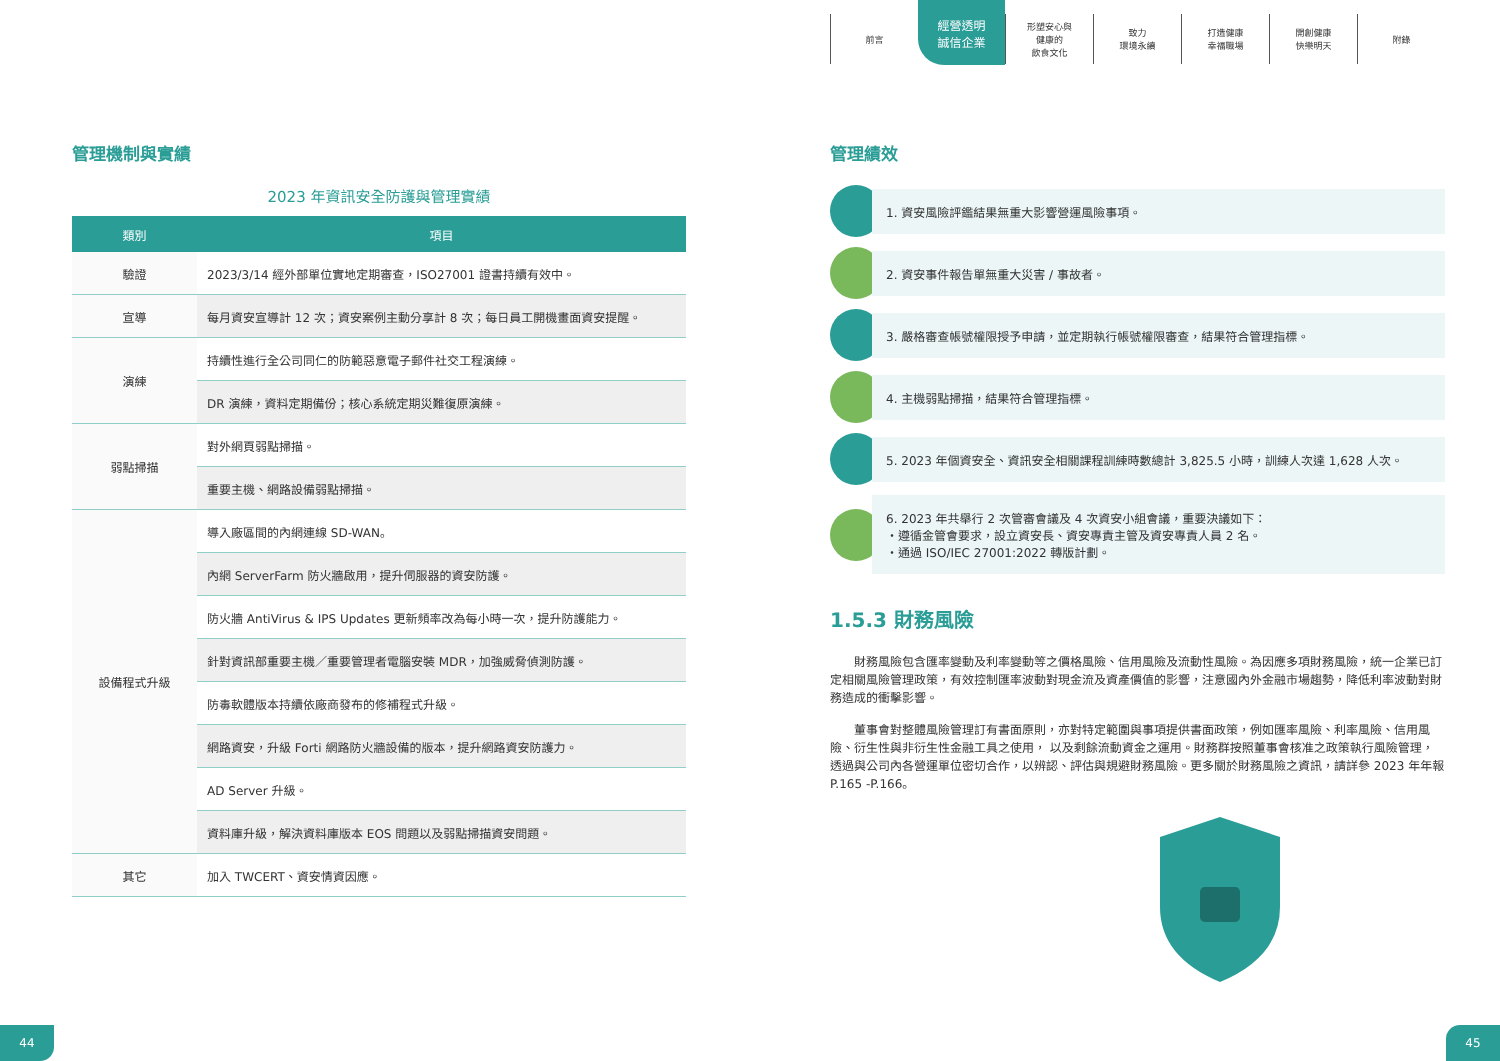前言
經營透明
誠信企業
形塑安心與
健康的
飲食文化
致力
環境永續
打造健康
幸福職場
開創健康
快樂明天
附錄
管理機制與實績
2023 年資訊安全防護與管理實績
| 類別 | 項目 |
| --- | --- |
| 驗證 | 2023/3/14 經外部單位實地定期審查，ISO27001 證書持續有效中。 |
| 宣導 | 每月資安宣導計 12 次；資安案例主動分享計 8 次；每日員工開機畫面資安提醒。 |
| 演練 | 持續性進行全公司同仁的防範惡意電子郵件社交工程演練。 |
| | DR 演練，資料定期備份；核心系統定期災難復原演練。 |
| 弱點掃描 | 對外網頁弱點掃描。 |
| | 重要主機、網路設備弱點掃描。 |
| 設備程式升級 | 導入廠區間的內網連線 SD-WAN。 |
| | 內網 ServerFarm 防火牆啟用，提升伺服器的資安防護。 |
| | 防火牆 AntiVirus & IPS Updates 更新頻率改為每小時一次，提升防護能力。 |
| | 針對資訊部重要主機／重要管理者電腦安裝 MDR，加強威脅偵測防護。 |
| | 防毒軟體版本持續依廠商發布的修補程式升級。 |
| | 網路資安，升級 Forti 網路防火牆設備的版本，提升網路資安防護力。 |
| | AD Server 升級。 |
| | 資料庫升級，解決資料庫版本 EOS 問題以及弱點掃描資安問題。 |
| 其它 | 加入 TWCERT、資安情資因應。 |
管理績效
1. 資安風險評鑑結果無重大影響營運風險事項。
2. 資安事件報告單無重大災害 / 事故者。
3. 嚴格審查帳號權限授予申請，並定期執行帳號權限審查，結果符合管理指標。
4. 主機弱點掃描，結果符合管理指標。
5. 2023 年個資安全、資訊安全相關課程訓練時數總計 3,825.5 小時，訓練人次達 1,628 人次。
6. 2023 年共舉行 2 次管審會議及 4 次資安小組會議，重要決議如下：
・遵循金管會要求，設立資安長、資安專責主管及資安專責人員 2 名。
・通過 ISO/IEC 27001:2022 轉版計劃。
1.5.3 財務風險
財務風險包含匯率變動及利率變動等之價格風險、信用風險及流動性風險。為因應多項財務風險，統一企業已訂定相關風險管理政策，有效控制匯率波動對現金流及資產價值的影響，注意國內外金融市場趨勢，降低利率波動對財務造成的衝擊影響。
董事會對整體風險管理訂有書面原則，亦對特定範圍與事項提供書面政策，例如匯率風險、利率風險、信用風險、衍生性與非衍生性金融工具之使用， 以及剩餘流動資金之運用。財務群按照董事會核准之政策執行風險管理，透過與公司內各營運單位密切合作，以辨認、評估與規避財務風險。更多關於財務風險之資訊，請詳參 2023 年年報 P.165 -P.166。
44 45